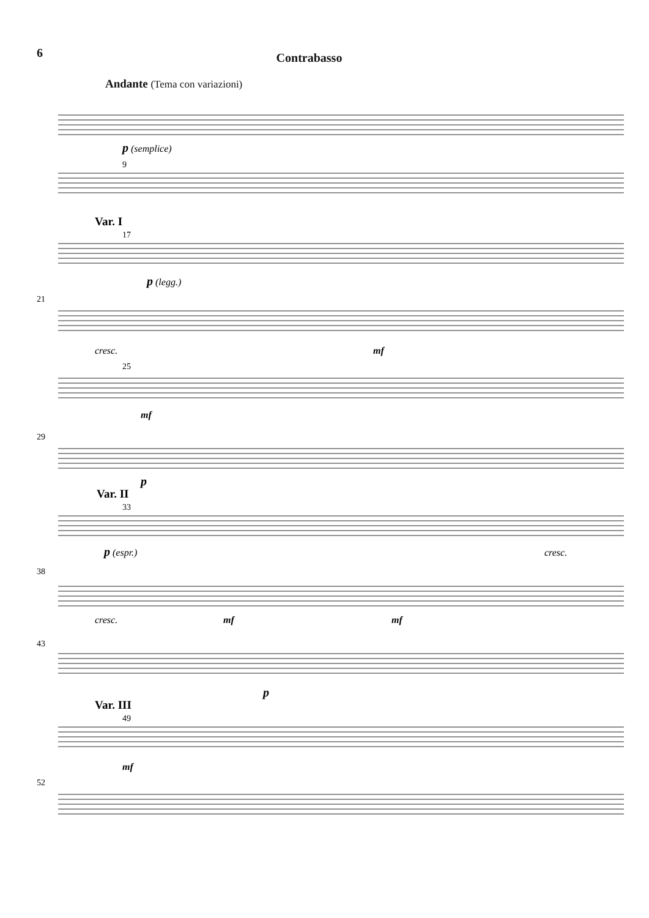6 Contrabasso
Andante (Tema con variazioni)
9
17
21
25
29
33
38
43
49
52
p (semplice)
p (legg.)
cresc.
mf
mf
p
p (espr.)
cresc.
cresc.
mf
mf
p
mf
Var. I
Var. II
Var. III